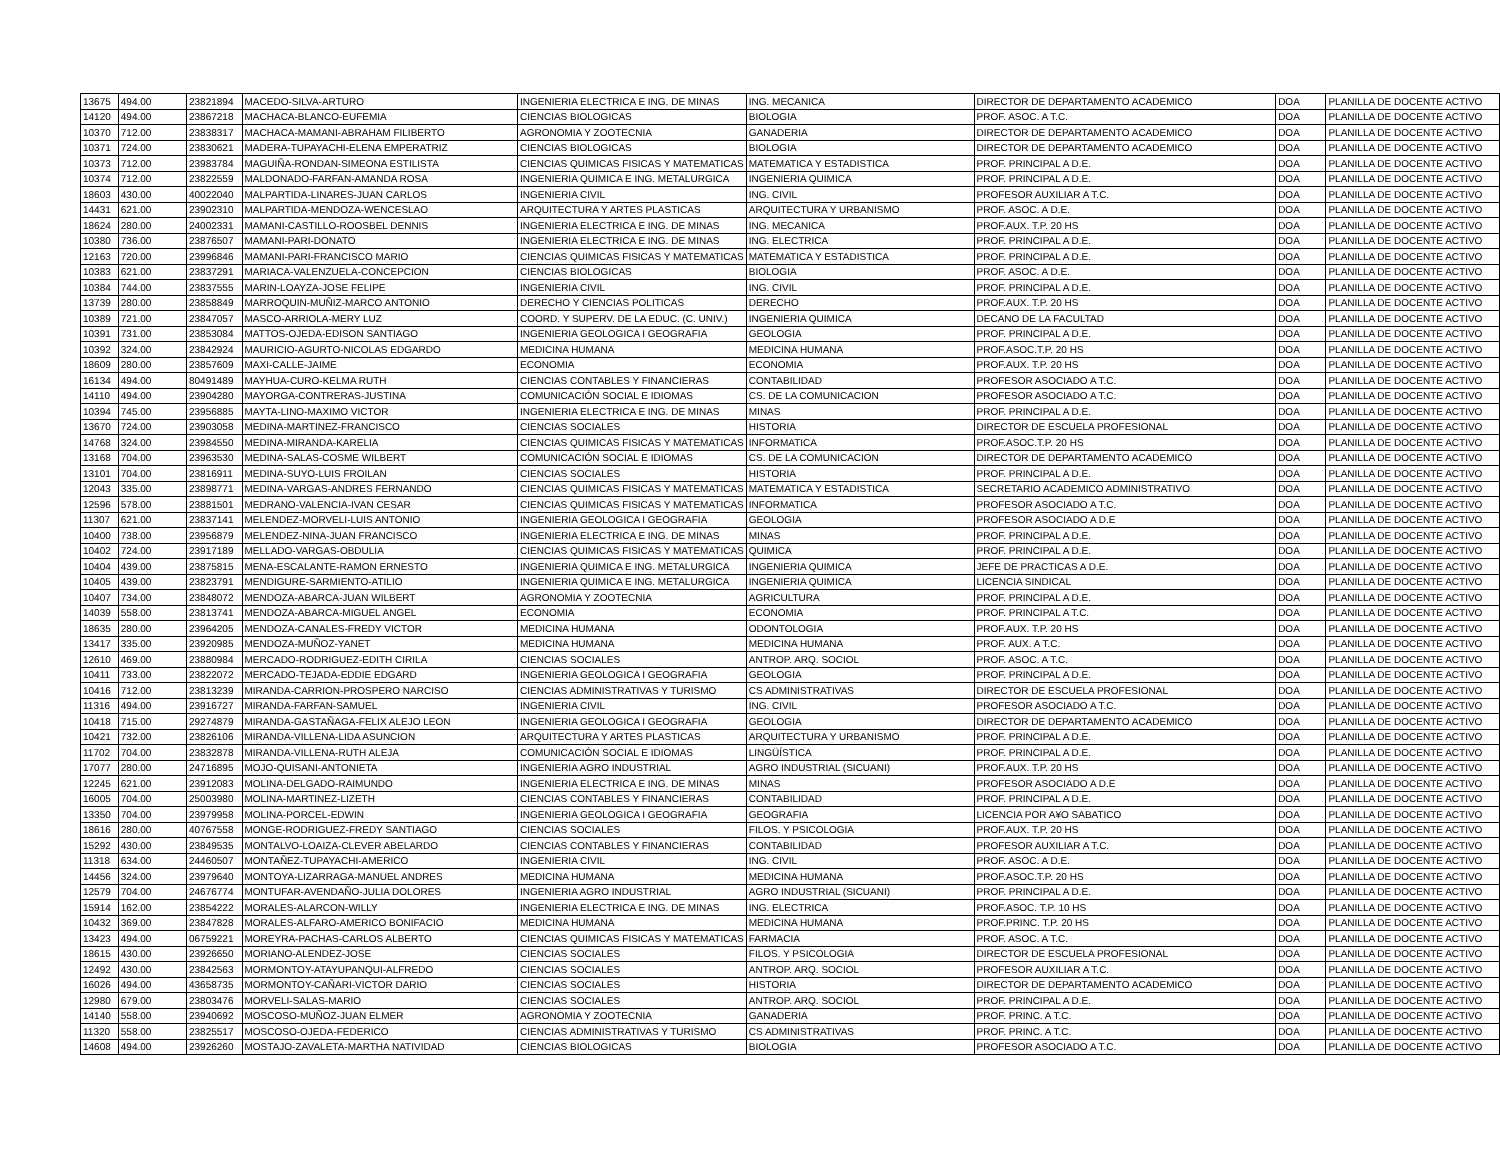| 13675 | 494.00 | 23821894 | MACEDO-SILVA-ARTURO | INGENIERIA ELECTRICA E ING. DE MINAS | ING. MECANICA | DIRECTOR DE DEPARTAMENTO ACADEMICO | DOA | PLANILLA DE DOCENTE ACTIVO |
| 14120 | 494.00 | 23867218 | MACHACA-BLANCO-EUFEMIA | CIENCIAS BIOLOGICAS | BIOLOGIA | PROF. ASOC. A T.C. | DOA | PLANILLA DE DOCENTE ACTIVO |
| 10370 | 712.00 | 23838317 | MACHACA-MAMANI-ABRAHAM FILIBERTO | AGRONOMIA Y ZOOTECNIA | GANADERIA | DIRECTOR DE DEPARTAMENTO ACADEMICO | DOA | PLANILLA DE DOCENTE ACTIVO |
| 10371 | 724.00 | 23830621 | MADERA-TUPAYACHI-ELENA EMPERATRIZ | CIENCIAS BIOLOGICAS | BIOLOGIA | DIRECTOR DE DEPARTAMENTO ACADEMICO | DOA | PLANILLA DE DOCENTE ACTIVO |
| 10373 | 712.00 | 23983784 | MAGUIÑA-RONDAN-SIMEONA ESTILISTA | CIENCIAS QUIMICAS FISICAS Y MATEMATICAS | MATEMATICA Y ESTADISTICA | PROF. PRINCIPAL A D.E. | DOA | PLANILLA DE DOCENTE ACTIVO |
| 10374 | 712.00 | 23822559 | MALDONADO-FARFAN-AMANDA ROSA | INGENIERIA QUIMICA E ING. METALURGICA | INGENIERIA QUIMICA | PROF. PRINCIPAL A D.E. | DOA | PLANILLA DE DOCENTE ACTIVO |
| 18603 | 430.00 | 40022040 | MALPARTIDA-LINARES-JUAN CARLOS | INGENIERIA CIVIL | ING. CIVIL | PROFESOR AUXILIAR A T.C. | DOA | PLANILLA DE DOCENTE ACTIVO |
| 14431 | 621.00 | 23902310 | MALPARTIDA-MENDOZA-WENCESLAO | ARQUITECTURA Y ARTES PLASTICAS | ARQUITECTURA Y URBANISMO | PROF. ASOC. A D.E. | DOA | PLANILLA DE DOCENTE ACTIVO |
| 18624 | 280.00 | 24002331 | MAMANI-CASTILLO-ROOSBEL DENNIS | INGENIERIA ELECTRICA E ING. DE MINAS | ING. MECANICA | PROF.AUX. T.P. 20 HS | DOA | PLANILLA DE DOCENTE ACTIVO |
| 10380 | 736.00 | 23876507 | MAMANI-PARI-DONATO | INGENIERIA ELECTRICA E ING. DE MINAS | ING. ELECTRICA | PROF. PRINCIPAL A D.E. | DOA | PLANILLA DE DOCENTE ACTIVO |
| 12163 | 720.00 | 23996846 | MAMANI-PARI-FRANCISCO MARIO | CIENCIAS QUIMICAS FISICAS Y MATEMATICAS | MATEMATICA Y ESTADISTICA | PROF. PRINCIPAL A D.E. | DOA | PLANILLA DE DOCENTE ACTIVO |
| 10383 | 621.00 | 23837291 | MARIACA-VALENZUELA-CONCEPCION | CIENCIAS BIOLOGICAS | BIOLOGIA | PROF. ASOC. A D.E. | DOA | PLANILLA DE DOCENTE ACTIVO |
| 10384 | 744.00 | 23837555 | MARIN-LOAYZA-JOSE FELIPE | INGENIERIA CIVIL | ING. CIVIL | PROF. PRINCIPAL A D.E. | DOA | PLANILLA DE DOCENTE ACTIVO |
| 13739 | 280.00 | 23858849 | MARROQUIN-MUÑIZ-MARCO ANTONIO | DERECHO Y CIENCIAS POLITICAS | DERECHO | PROF.AUX. T.P. 20 HS | DOA | PLANILLA DE DOCENTE ACTIVO |
| 10389 | 721.00 | 23847057 | MASCO-ARRIOLA-MERY LUZ | COORD. Y SUPERV. DE LA EDUC. (C. UNIV.) | INGENIERIA QUIMICA | DECANO DE LA FACULTAD | DOA | PLANILLA DE DOCENTE ACTIVO |
| 10391 | 731.00 | 23853084 | MATTOS-OJEDA-EDISON SANTIAGO | INGENIERIA GEOLOGICA I GEOGRAFIA | GEOLOGIA | PROF. PRINCIPAL A D.E. | DOA | PLANILLA DE DOCENTE ACTIVO |
| 10392 | 324.00 | 23842924 | MAURICIO-AGURTO-NICOLAS EDGARDO | MEDICINA HUMANA | MEDICINA HUMANA | PROF.ASOC.T.P. 20 HS | DOA | PLANILLA DE DOCENTE ACTIVO |
| 18609 | 280.00 | 23857609 | MAXI-CALLE-JAIME | ECONOMIA | ECONOMIA | PROF.AUX. T.P. 20 HS | DOA | PLANILLA DE DOCENTE ACTIVO |
| 16134 | 494.00 | 80491489 | MAYHUA-CURO-KELMA RUTH | CIENCIAS CONTABLES Y FINANCIERAS | CONTABILIDAD | PROFESOR ASOCIADO A T.C. | DOA | PLANILLA DE DOCENTE ACTIVO |
| 14110 | 494.00 | 23904280 | MAYORGA-CONTRERAS-JUSTINA | COMUNICACIÓN SOCIAL E IDIOMAS | CS. DE LA COMUNICACION | PROFESOR ASOCIADO A T.C. | DOA | PLANILLA DE DOCENTE ACTIVO |
| 10394 | 745.00 | 23956885 | MAYTA-LINO-MAXIMO VICTOR | INGENIERIA ELECTRICA E ING. DE MINAS | MINAS | PROF. PRINCIPAL A D.E. | DOA | PLANILLA DE DOCENTE ACTIVO |
| 13670 | 724.00 | 23903058 | MEDINA-MARTINEZ-FRANCISCO | CIENCIAS SOCIALES | HISTORIA | DIRECTOR DE ESCUELA PROFESIONAL | DOA | PLANILLA DE DOCENTE ACTIVO |
| 14768 | 324.00 | 23984550 | MEDINA-MIRANDA-KARELIA | CIENCIAS QUIMICAS FISICAS Y MATEMATICAS | INFORMATICA | PROF.ASOC.T.P. 20 HS | DOA | PLANILLA DE DOCENTE ACTIVO |
| 13168 | 704.00 | 23963530 | MEDINA-SALAS-COSME WILBERT | COMUNICACIÓN SOCIAL E IDIOMAS | CS. DE LA COMUNICACION | DIRECTOR DE DEPARTAMENTO ACADEMICO | DOA | PLANILLA DE DOCENTE ACTIVO |
| 13101 | 704.00 | 23816911 | MEDINA-SUYO-LUIS FROILAN | CIENCIAS SOCIALES | HISTORIA | PROF. PRINCIPAL A D.E. | DOA | PLANILLA DE DOCENTE ACTIVO |
| 12043 | 335.00 | 23898771 | MEDINA-VARGAS-ANDRES FERNANDO | CIENCIAS QUIMICAS FISICAS Y MATEMATICAS | MATEMATICA Y ESTADISTICA | SECRETARIO ACADEMICO ADMINISTRATIVO | DOA | PLANILLA DE DOCENTE ACTIVO |
| 12596 | 578.00 | 23881501 | MEDRANO-VALENCIA-IVAN CESAR | CIENCIAS QUIMICAS FISICAS Y MATEMATICAS | INFORMATICA | PROFESOR ASOCIADO A T.C. | DOA | PLANILLA DE DOCENTE ACTIVO |
| 11307 | 621.00 | 23837141 | MELENDEZ-MORVELI-LUIS ANTONIO | INGENIERIA GEOLOGICA I GEOGRAFIA | GEOLOGIA | PROFESOR ASOCIADO A D.E | DOA | PLANILLA DE DOCENTE ACTIVO |
| 10400 | 738.00 | 23956879 | MELENDEZ-NINA-JUAN FRANCISCO | INGENIERIA ELECTRICA E ING. DE MINAS | MINAS | PROF. PRINCIPAL A D.E. | DOA | PLANILLA DE DOCENTE ACTIVO |
| 10402 | 724.00 | 23917189 | MELLADO-VARGAS-OBDULIA | CIENCIAS QUIMICAS FISICAS Y MATEMATICAS | QUIMICA | PROF. PRINCIPAL A D.E. | DOA | PLANILLA DE DOCENTE ACTIVO |
| 10404 | 439.00 | 23875815 | MENA-ESCALANTE-RAMON ERNESTO | INGENIERIA QUIMICA E ING. METALURGICA | INGENIERIA QUIMICA | JEFE DE PRACTICAS A D.E. | DOA | PLANILLA DE DOCENTE ACTIVO |
| 10405 | 439.00 | 23823791 | MENDIGURE-SARMIENTO-ATILIO | INGENIERIA QUIMICA E ING. METALURGICA | INGENIERIA QUIMICA | LICENCIA SINDICAL | DOA | PLANILLA DE DOCENTE ACTIVO |
| 10407 | 734.00 | 23848072 | MENDOZA-ABARCA-JUAN WILBERT | AGRONOMIA Y ZOOTECNIA | AGRICULTURA | PROF. PRINCIPAL A D.E. | DOA | PLANILLA DE DOCENTE ACTIVO |
| 14039 | 558.00 | 23813741 | MENDOZA-ABARCA-MIGUEL ANGEL | ECONOMIA | ECONOMIA | PROF. PRINCIPAL A T.C. | DOA | PLANILLA DE DOCENTE ACTIVO |
| 18635 | 280.00 | 23964205 | MENDOZA-CANALES-FREDY VICTOR | MEDICINA HUMANA | ODONTOLOGIA | PROF.AUX. T.P. 20 HS | DOA | PLANILLA DE DOCENTE ACTIVO |
| 13417 | 335.00 | 23920985 | MENDOZA-MUÑOZ-YANET | MEDICINA HUMANA | MEDICINA HUMANA | PROF. AUX. A T.C. | DOA | PLANILLA DE DOCENTE ACTIVO |
| 12610 | 469.00 | 23880984 | MERCADO-RODRIGUEZ-EDITH CIRILA | CIENCIAS SOCIALES | ANTROP. ARQ. SOCIOL | PROF. ASOC. A T.C. | DOA | PLANILLA DE DOCENTE ACTIVO |
| 10411 | 733.00 | 23822072 | MERCADO-TEJADA-EDDIE EDGARD | INGENIERIA GEOLOGICA I GEOGRAFIA | GEOLOGIA | PROF. PRINCIPAL A D.E. | DOA | PLANILLA DE DOCENTE ACTIVO |
| 10416 | 712.00 | 23813239 | MIRANDA-CARRION-PROSPERO NARCISO | CIENCIAS ADMINISTRATIVAS Y TURISMO | CS ADMINISTRATIVAS | DIRECTOR DE ESCUELA PROFESIONAL | DOA | PLANILLA DE DOCENTE ACTIVO |
| 11316 | 494.00 | 23916727 | MIRANDA-FARFAN-SAMUEL | INGENIERIA CIVIL | ING. CIVIL | PROFESOR ASOCIADO A T.C. | DOA | PLANILLA DE DOCENTE ACTIVO |
| 10418 | 715.00 | 29274879 | MIRANDA-GASTAÑAGA-FELIX ALEJO LEON | INGENIERIA GEOLOGICA I GEOGRAFIA | GEOLOGIA | DIRECTOR DE DEPARTAMENTO ACADEMICO | DOA | PLANILLA DE DOCENTE ACTIVO |
| 10421 | 732.00 | 23826106 | MIRANDA-VILLENA-LIDA ASUNCION | ARQUITECTURA Y ARTES PLASTICAS | ARQUITECTURA Y URBANISMO | PROF. PRINCIPAL A D.E. | DOA | PLANILLA DE DOCENTE ACTIVO |
| 11702 | 704.00 | 23832878 | MIRANDA-VILLENA-RUTH ALEJA | COMUNICACIÓN SOCIAL E IDIOMAS | LINGÜÍSTICA | PROF. PRINCIPAL A D.E. | DOA | PLANILLA DE DOCENTE ACTIVO |
| 17077 | 280.00 | 24716895 | MOJO-QUISANI-ANTONIETA | INGENIERIA AGRO INDUSTRIAL | AGRO INDUSTRIAL (SICUANI) | PROF.AUX. T.P. 20 HS | DOA | PLANILLA DE DOCENTE ACTIVO |
| 12245 | 621.00 | 23912083 | MOLINA-DELGADO-RAIMUNDO | INGENIERIA ELECTRICA E ING. DE MINAS | MINAS | PROFESOR ASOCIADO A D.E | DOA | PLANILLA DE DOCENTE ACTIVO |
| 16005 | 704.00 | 25003980 | MOLINA-MARTINEZ-LIZETH | CIENCIAS CONTABLES Y FINANCIERAS | CONTABILIDAD | PROF. PRINCIPAL A D.E. | DOA | PLANILLA DE DOCENTE ACTIVO |
| 13350 | 704.00 | 23979958 | MOLINA-PORCEL-EDWIN | INGENIERIA GEOLOGICA I GEOGRAFIA | GEOGRAFIA | LICENCIA POR A¥O SABATICO | DOA | PLANILLA DE DOCENTE ACTIVO |
| 18616 | 280.00 | 40767558 | MONGE-RODRIGUEZ-FREDY SANTIAGO | CIENCIAS SOCIALES | FILOS. Y PSICOLOGIA | PROF.AUX. T.P. 20 HS | DOA | PLANILLA DE DOCENTE ACTIVO |
| 15292 | 430.00 | 23849535 | MONTALVO-LOAIZA-CLEVER ABELARDO | CIENCIAS CONTABLES Y FINANCIERAS | CONTABILIDAD | PROFESOR AUXILIAR A T.C. | DOA | PLANILLA DE DOCENTE ACTIVO |
| 11318 | 634.00 | 24460507 | MONTAÑEZ-TUPAYACHI-AMERICO | INGENIERIA CIVIL | ING. CIVIL | PROF. ASOC. A D.E. | DOA | PLANILLA DE DOCENTE ACTIVO |
| 14456 | 324.00 | 23979640 | MONTOYA-LIZARRAGA-MANUEL ANDRES | MEDICINA HUMANA | MEDICINA HUMANA | PROF.ASOC.T.P. 20 HS | DOA | PLANILLA DE DOCENTE ACTIVO |
| 12579 | 704.00 | 24676774 | MONTUFAR-AVENDAÑO-JULIA DOLORES | INGENIERIA AGRO INDUSTRIAL | AGRO INDUSTRIAL (SICUANI) | PROF. PRINCIPAL A D.E. | DOA | PLANILLA DE DOCENTE ACTIVO |
| 15914 | 162.00 | 23854222 | MORALES-ALARCON-WILLY | INGENIERIA ELECTRICA E ING. DE MINAS | ING. ELECTRICA | PROF.ASOC. T.P. 10 HS | DOA | PLANILLA DE DOCENTE ACTIVO |
| 10432 | 369.00 | 23847828 | MORALES-ALFARO-AMERICO BONIFACIO | MEDICINA HUMANA | MEDICINA HUMANA | PROF.PRINC. T.P. 20 HS | DOA | PLANILLA DE DOCENTE ACTIVO |
| 13423 | 494.00 | 06759221 | MOREYRA-PACHAS-CARLOS ALBERTO | CIENCIAS QUIMICAS FISICAS Y MATEMATICAS | FARMACIA | PROF. ASOC. A T.C. | DOA | PLANILLA DE DOCENTE ACTIVO |
| 18615 | 430.00 | 23926650 | MORIANO-ALENDEZ-JOSE | CIENCIAS SOCIALES | FILOS. Y PSICOLOGIA | DIRECTOR DE ESCUELA PROFESIONAL | DOA | PLANILLA DE DOCENTE ACTIVO |
| 12492 | 430.00 | 23842563 | MORMONTOY-ATAYUPANQUI-ALFREDO | CIENCIAS SOCIALES | ANTROP. ARQ. SOCIOL | PROFESOR AUXILIAR A T.C. | DOA | PLANILLA DE DOCENTE ACTIVO |
| 16026 | 494.00 | 43658735 | MORMONTOY-CAÑARI-VICTOR DARIO | CIENCIAS SOCIALES | HISTORIA | DIRECTOR DE DEPARTAMENTO ACADEMICO | DOA | PLANILLA DE DOCENTE ACTIVO |
| 12980 | 679.00 | 23803476 | MORVELI-SALAS-MARIO | CIENCIAS SOCIALES | ANTROP. ARQ. SOCIOL | PROF. PRINCIPAL A D.E. | DOA | PLANILLA DE DOCENTE ACTIVO |
| 14140 | 558.00 | 23940692 | MOSCOSO-MUÑOZ-JUAN ELMER | AGRONOMIA Y ZOOTECNIA | GANADERIA | PROF. PRINC. A T.C. | DOA | PLANILLA DE DOCENTE ACTIVO |
| 11320 | 558.00 | 23825517 | MOSCOSO-OJEDA-FEDERICO | CIENCIAS ADMINISTRATIVAS Y TURISMO | CS ADMINISTRATIVAS | PROF. PRINC. A T.C. | DOA | PLANILLA DE DOCENTE ACTIVO |
| 14608 | 494.00 | 23926260 | MOSTAJO-ZAVALETA-MARTHA NATIVIDAD | CIENCIAS BIOLOGICAS | BIOLOGIA | PROFESOR ASOCIADO A T.C. | DOA | PLANILLA DE DOCENTE ACTIVO |